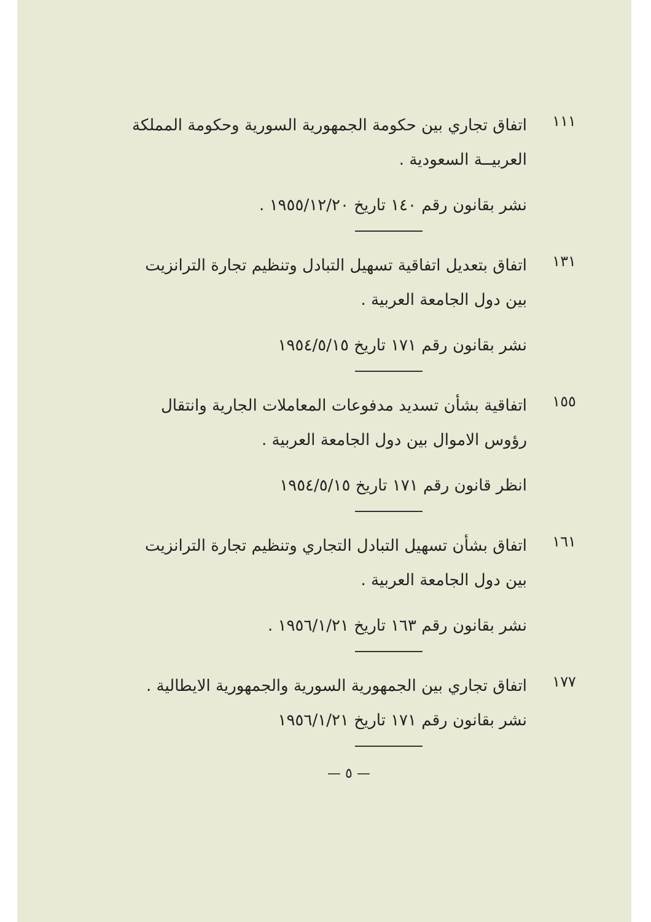١١١
اتفاق تجاري بين حكومة الجمهورية السورية وحكومة المملكة العربيــة السعودية .
نشر بقانون رقم ١٤٠ تاريخ ١٩٥٥/١٢/٢٠ .
١٣١
اتفاق بتعديل اتفاقية تسهيل التبادل وتنظيم تجارة الترانزيت بين دول الجامعة العربية .
نشر بقانون رقم ١٧١ تاريخ ١٩٥٤/٥/١٥
١٥٥
اتفاقية بشأن تسديد مدفوعات المعاملات الجارية وانتقال رؤوس الاموال بين دول الجامعة العربية .
انظر قانون رقم ١٧١ تاريخ ١٩٥٤/٥/١٥
١٦١
اتفاق بشأن تسهيل التبادل التجاري وتنظيم تجارة الترانزيت بين دول الجامعة العربية .
نشر بقانون رقم ١٦٣ تاريخ ١٩٥٦/١/٢١ .
١٧٧
اتفاق تجاري بين الجمهورية السورية والجمهورية الايطالية .
نشر بقانون رقم ١٧١ تاريخ ١٩٥٦/١/٢١
— ٥ —